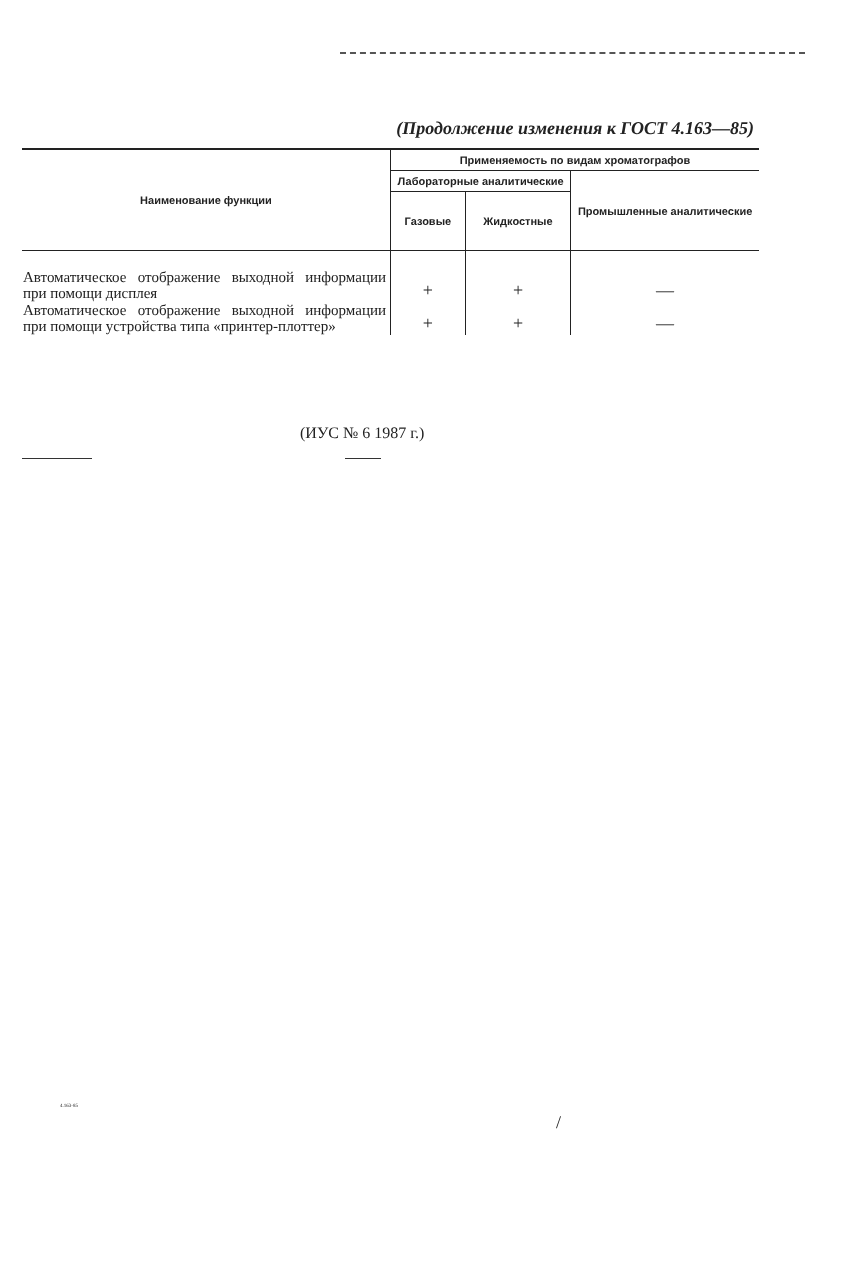(Продолжение изменения к ГОСТ 4.163—85)
| Наименование функции | Применяемость по видам хроматографов | | |
| --- | --- | --- | --- |
| | Лабораторные аналитические | | Промышленные аналитические |
| | Газовые | Жидкостные | |
| Автоматическое отображение выходной информации при помощи дисплея | + | + | — |
| Автоматическое отображение выходной информации при помощи устройства типа «принтер-плоттер» | + | + | — |
(ИУС № 6 1987 г.)
4.163-85
/